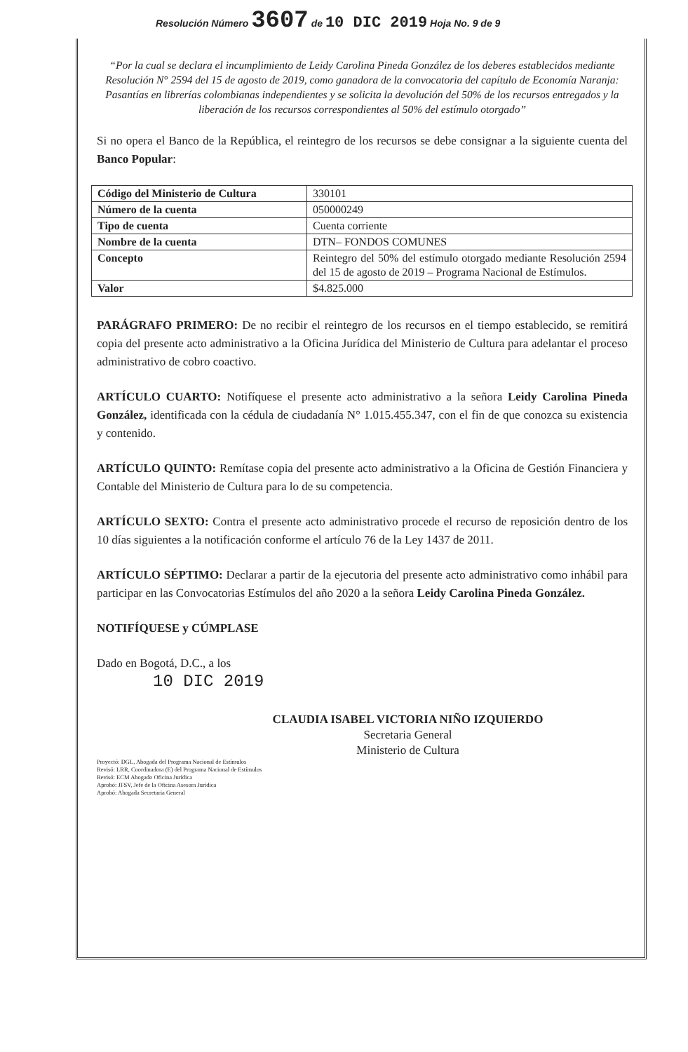Resolución Número 3607 de 10 DIC 2019 Hoja No. 9 de 9
“Por la cual se declara el incumplimiento de Leidy Carolina Pineda González de los deberes establecidos mediante Resolución N° 2594 del 15 de agosto de 2019, como ganadora de la convocatoria del capítulo de Economía Naranja: Pasantías en librerías colombianas independientes y se solicita la devolución del 50% de los recursos entregados y la liberación de los recursos correspondientes al 50% del estímulo otorgado”
Si no opera el Banco de la República, el reintegro de los recursos se debe consignar a la siguiente cuenta del Banco Popular:
| Código del Ministerio de Cultura | 330101 |
| Número de la cuenta | 050000249 |
| Tipo de cuenta | Cuenta corriente |
| Nombre de la cuenta | DTN– FONDOS COMUNES |
| Concepto | Reintegro del 50% del estímulo otorgado mediante Resolución 2594 del 15 de agosto de 2019 – Programa Nacional de Estímulos. |
| Valor | $4.825.000 |
PARÁGRAFO PRIMERO: De no recibir el reintegro de los recursos en el tiempo establecido, se remitirá copia del presente acto administrativo a la Oficina Jurídica del Ministerio de Cultura para adelantar el proceso administrativo de cobro coactivo.
ARTÍCULO CUARTO: Notifíquese el presente acto administrativo a la señora Leidy Carolina Pineda González, identificada con la cédula de ciudadanía N° 1.015.455.347, con el fin de que conozca su existencia y contenido.
ARTÍCULO QUINTO: Remítase copia del presente acto administrativo a la Oficina de Gestión Financiera y Contable del Ministerio de Cultura para lo de su competencia.
ARTÍCULO SEXTO: Contra el presente acto administrativo procede el recurso de reposición dentro de los 10 días siguientes a la notificación conforme el artículo 76 de la Ley 1437 de 2011.
ARTÍCULO SÉPTIMO: Declarar a partir de la ejecutoria del presente acto administrativo como inhábil para participar en las Convocatorias Estímulos del año 2020 a la señora Leidy Carolina Pineda González.
NOTIFÍQUESE y CÚMPLASE
Dado en Bogotá, D.C., a los
10 DIC 2019
CLAUDIA ISABEL VICTORIA NIÑO IZQUIERDO
Secretaria General
Ministerio de Cultura
Proyectó: DGL, Abogada del Programa Nacional de Estímulos
Revisó: LRR, Coordinadora (E) del Programa Nacional de Estímulos
Revisó: ECM Abogado Oficina Jurídica
Aprobó: JFSV, Jefe de la Oficina Asesora Jurídica
Aprobó: Abogada Secretaria General